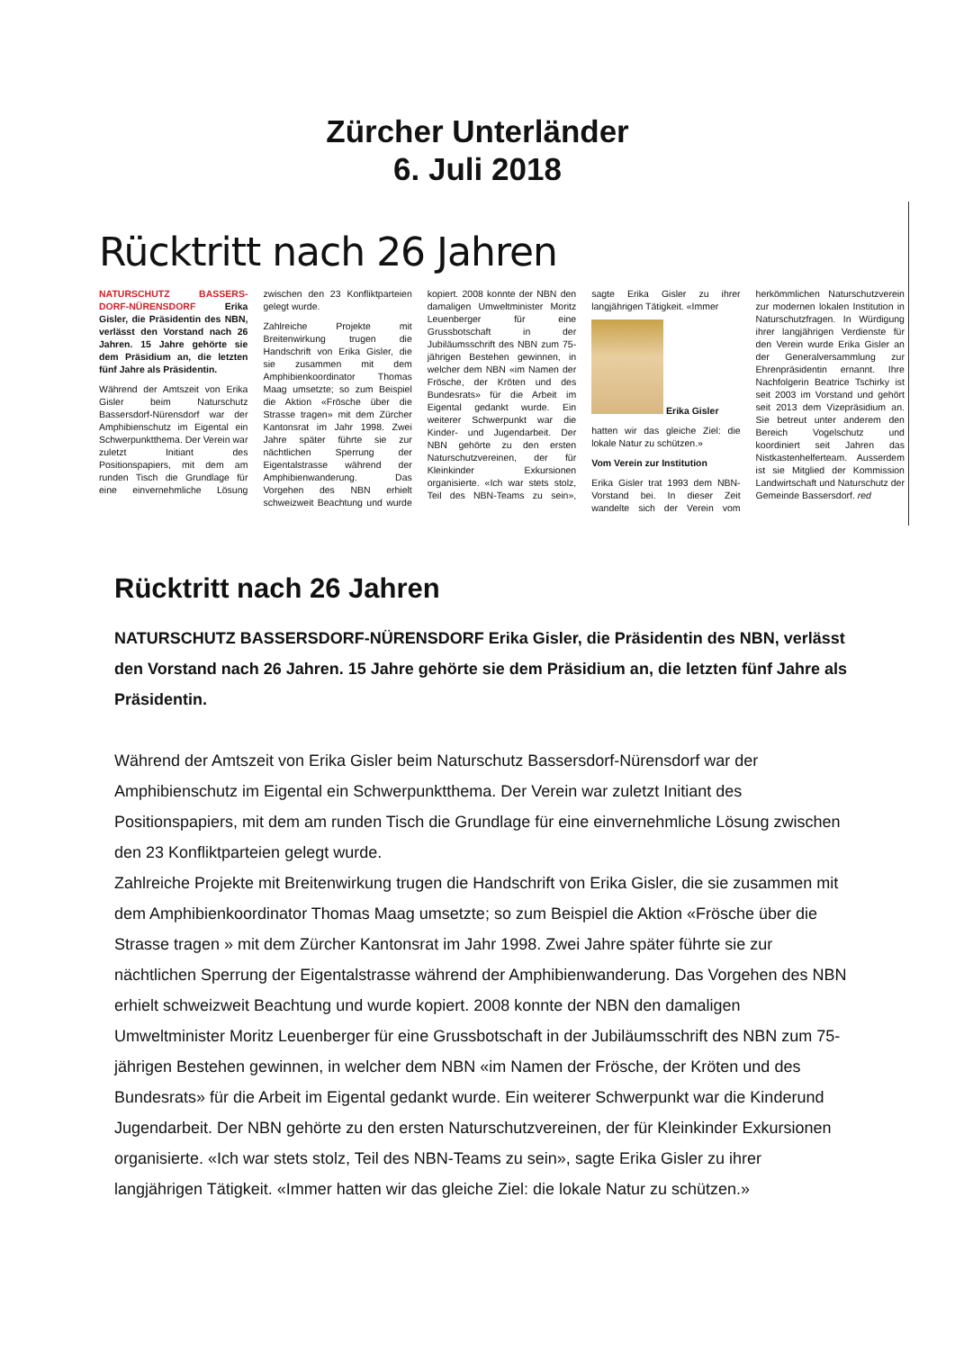Zürcher Unterländer
6. Juli 2018
Rücktritt nach 26 Jahren
NATURSCHUTZ BASSERS­DORF-NÜRENSDORF Erika Gisler, die Präsidentin des NBN, verlässt den Vorstand nach 26 Jahren. 15 Jahre gehörte sie dem Präsidium an, die letzten fünf Jahre als Präsidentin.
Während der Amtszeit von Erika Gisler beim Naturschutz Bassersdorf-Nürensdorf war der Amphibienschutz im Eigental ein Schwerpunktthema. Der Verein war zuletzt Initiant des Positionspapiers, mit dem am runden Tisch die Grundlage für eine einvernehmliche Lösung zwischen den 23 Konfliktparteien gelegt wurde.
Zahlreiche Projekte mit Breitenwirkung trugen die Handschrift von Erika Gisler, die sie zusammen mit dem Amphibienkoordinator Thomas Maag umsetzte; so zum Beispiel die Aktion «Frösche über die Strasse tragen» mit dem Zürcher Kantonsrat im Jahr 1998. Zwei Jahre später führte sie zur nächtlichen Sperrung der Eigentalstrasse während der Amphibienwanderung. Das Vorgehen des NBN erhielt schweizweit Beachtung und wurde kopiert. 2008 konnte der NBN den damaligen Umweltminister Moritz Leuenberger für eine Grussbotschaft in der Jubiläumsschrift des NBN zum 75-jährigen Bestehen gewinnen, in welcher dem NBN «im Namen der Frösche, der Kröten und des Bundesrats» für die Arbeit im Eigental gedankt wurde. Ein weiterer Schwerpunkt war die Kinder- und Jugendarbeit. Der NBN gehörte zu den ersten Naturschutzvereinen, der für Kleinkinder Exkursionen organisierte. «Ich war stets stolz, Teil des NBN-Teams zu sein», sagte Erika Gisler zu ihrer langjährigen Tätigkeit. «Immer
Erika Gisler
hatten wir das gleiche Ziel: die lokale Natur zu schützen.»
Vom Verein zur Institution
Erika Gisler trat 1993 dem NBN-Vorstand bei. In dieser Zeit wandelte sich der Verein vom herkömmlichen Naturschutzverein zur modernen lokalen Institution in Naturschutzfragen. In Würdigung ihrer langjährigen Verdienste für den Verein wurde Erika Gisler an der Generalversammlung zur Ehrenpräsidentin ernannt. Ihre Nachfolgerin Beatrice Tschirky ist seit 2003 im Vorstand und gehört seit 2013 dem Vizepräsidium an. Sie betreut unter anderem den Bereich Vogelschutz und koordiniert seit Jahren das Nistkastenhelferteam. Ausserdem ist sie Mitglied der Kommission Landwirtschaft und Naturschutz der Gemeinde Bassersdorf. red
Rücktritt nach 26 Jahren
NATURSCHUTZ BASSERSDORF-NÜRENSDORF Erika Gisler, die Präsidentin des NBN, verlässt den Vorstand nach 26 Jahren. 15 Jahre gehörte sie dem Präsidium an, die letzten fünf Jahre als Präsidentin.
Während der Amtszeit von Erika Gisler beim Naturschutz Bassersdorf-Nürensdorf war der Amphibienschutz im Eigental ein Schwerpunktthema. Der Verein war zuletzt Initiant des Positionspapiers, mit dem am runden Tisch die Grundlage für eine einvernehmliche Lösung zwischen den 23 Konfliktparteien gelegt wurde.
Zahlreiche Projekte mit Breitenwirkung trugen die Handschrift von Erika Gisler, die sie zusammen mit dem Amphibienkoordinator Thomas Maag umsetzte; so zum Beispiel die Aktion «Frösche über die Strasse tragen » mit dem Zürcher Kantonsrat im Jahr 1998. Zwei Jahre später führte sie zur nächtlichen Sperrung der Eigentalstrasse während der Amphibienwanderung. Das Vorgehen des NBN erhielt schweizweit Beachtung und wurde kopiert. 2008 konnte der NBN den damaligen Umweltminister Moritz Leuenberger für eine Grussbotschaft in der Jubiläumsschrift des NBN zum 75-jährigen Bestehen gewinnen, in welcher dem NBN «im Namen der Frösche, der Kröten und des Bundesrats» für die Arbeit im Eigental gedankt wurde. Ein weiterer Schwerpunkt war die Kinderund Jugendarbeit. Der NBN gehörte zu den ersten Naturschutzvereinen, der für Kleinkinder Exkursionen organisierte. «Ich war stets stolz, Teil des NBN-Teams zu sein», sagte Erika Gisler zu ihrer langjährigen Tätigkeit. «Immer hatten wir das gleiche Ziel: die lokale Natur zu schützen.»